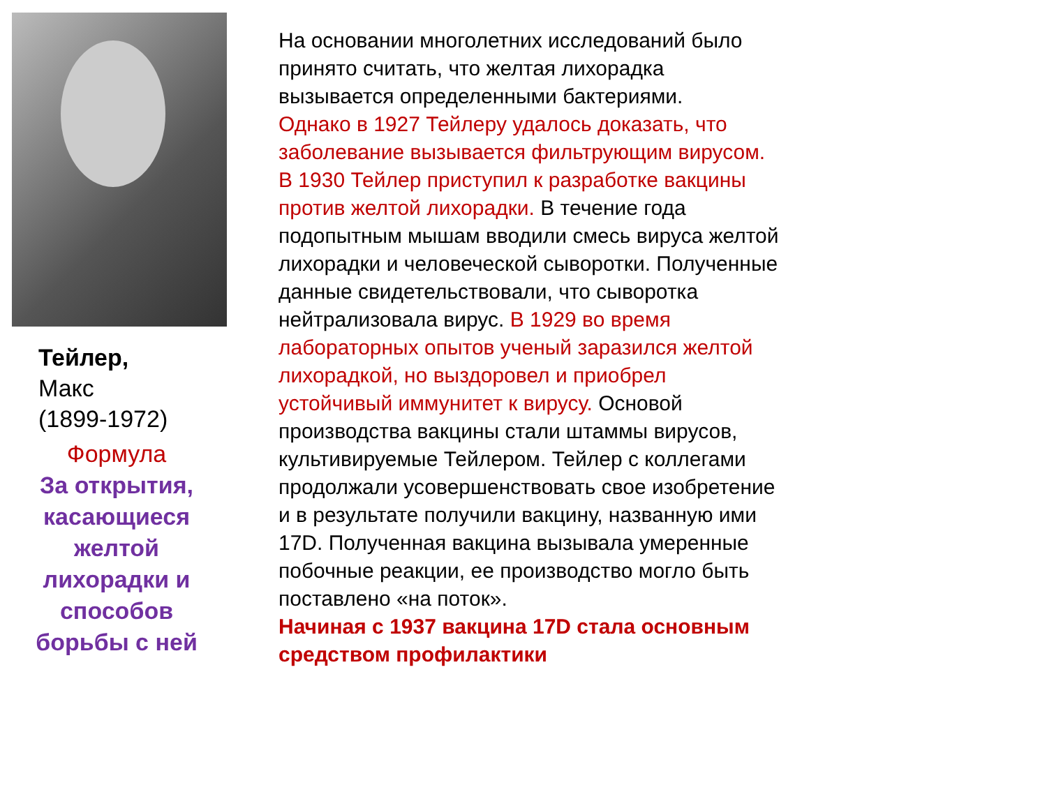Тейлер,
Макс
(1899-1972)
Формула
За открытия, касающиеся желтой лихорадки и способов борьбы с ней
На основании многолетних исследований было принято считать, что желтая лихорадка вызывается определенными бактериями.
Однако в 1927 Тейлеру удалось доказать, что заболевание вызывается фильтрующим вирусом.
В 1930 Тейлер приступил к разработке вакцины против желтой лихорадки. В течение года подопытным мышам вводили смесь вируса желтой лихорадки и человеческой сыворотки. Полученные данные свидетельствовали, что сыворотка нейтрализовала вирус. В 1929 во время лабораторных опытов ученый заразился желтой лихорадкой, но выздоровел и приобрел устойчивый иммунитет к вирусу. Основой производства вакцины стали штаммы вирусов, культивируемые Тейлером. Тейлер с коллегами продолжали усовершенствовать свое изобретение и в результате получили вакцину, названную ими 17D. Полученная вакцина вызывала умеренные побочные реакции, ее производство могло быть поставлено «на поток».
Начиная с 1937 вакцина 17D стала основным средством профилактики